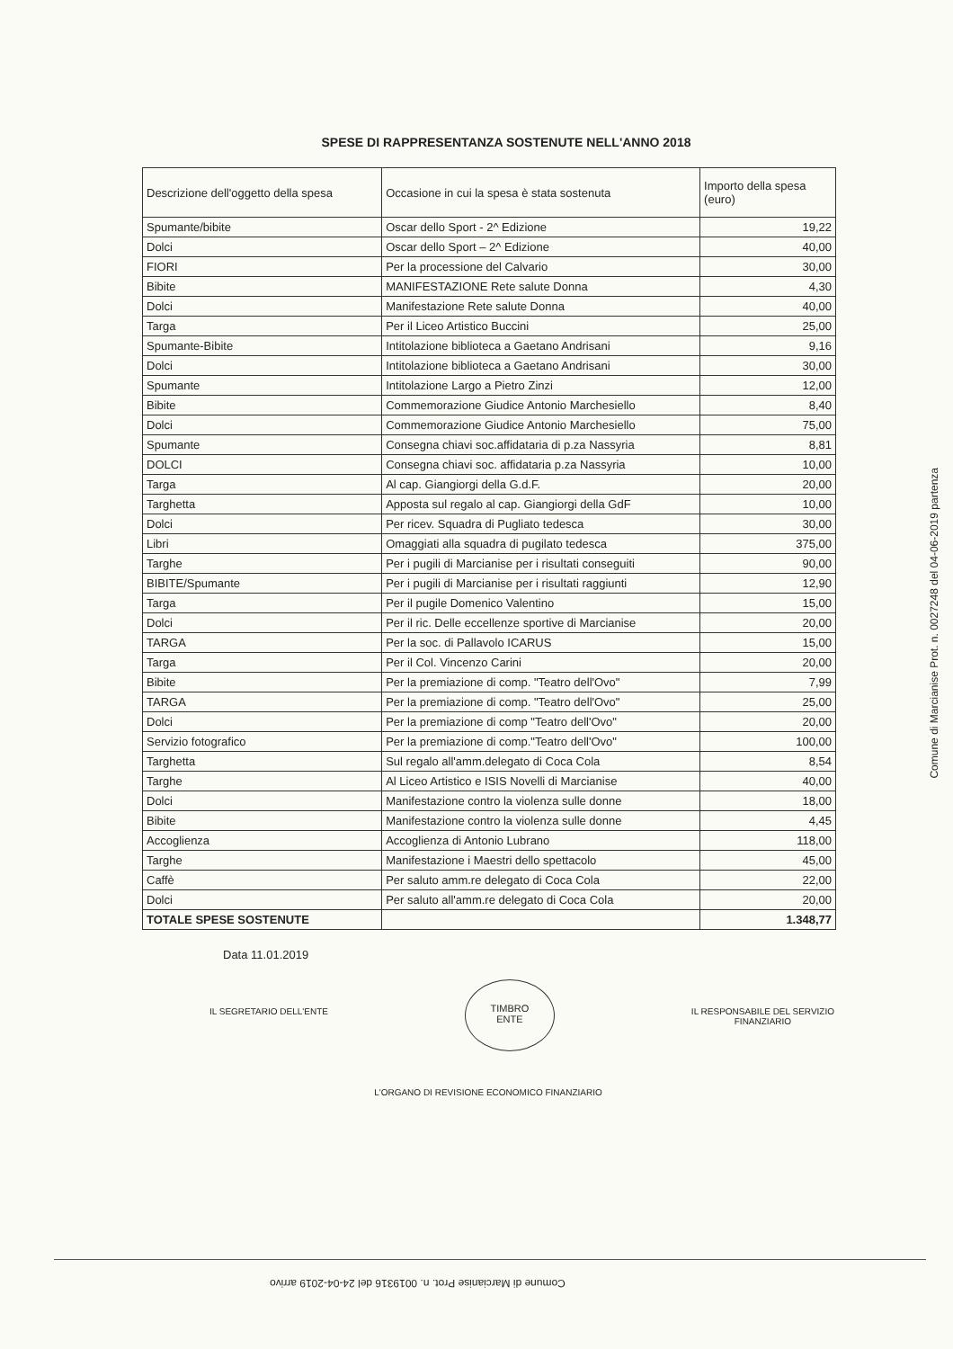SPESE DI RAPPRESENTANZA SOSTENUTE NELL'ANNO 2018
| Descrizione dell'oggetto della spesa | Occasione in cui la spesa è stata sostenuta | Importo della spesa (euro) |
| --- | --- | --- |
| Spumante/bibite | Oscar dello Sport - 2^ Edizione | 19,22 |
| Dolci | Oscar dello Sport – 2^ Edizione | 40,00 |
| FIORI | Per la processione del Calvario | 30,00 |
| Bibite | MANIFESTAZIONE Rete salute Donna | 4,30 |
| Dolci | Manifestazione Rete salute Donna | 40,00 |
| Targa | Per il Liceo Artistico Buccini | 25,00 |
| Spumante-Bibite | Intitolazione biblioteca a Gaetano Andrisani | 9,16 |
| Dolci | Intitolazione biblioteca a Gaetano Andrisani | 30,00 |
| Spumante | Intitolazione Largo a Pietro Zinzi | 12,00 |
| Bibite | Commemorazione Giudice Antonio Marchesiello | 8,40 |
| Dolci | Commemorazione Giudice Antonio Marchesiello | 75,00 |
| Spumante | Consegna chiavi soc.affidataria di p.za Nassyria | 8,81 |
| DOLCI | Consegna chiavi soc. affidataria p.za Nassyria | 10,00 |
| Targa | Al cap. Giangiorgi della G.d.F. | 20,00 |
| Targhetta | Apposta sul regalo al cap. Giangiorgi della GdF | 10,00 |
| Dolci | Per ricev. Squadra di Pugliato tedesca | 30,00 |
| Libri | Omaggiati alla squadra di pugilato tedesca | 375,00 |
| Targhe | Per i pugili di Marcianise per i risultati conseguiti | 90,00 |
| BIBITE/Spumante | Per i pugili di Marcianise per i risultati raggiunti | 12,90 |
| Targa | Per il pugile Domenico Valentino | 15,00 |
| Dolci | Per il ric. Delle eccellenze sportive di Marcianise | 20,00 |
| TARGA | Per la soc. di Pallavolo ICARUS | 15,00 |
| Targa | Per il Col. Vincenzo Carini | 20,00 |
| Bibite | Per la premiazione di comp. "Teatro dell'Ovo" | 7,99 |
| TARGA | Per la premiazione di comp. "Teatro dell'Ovo" | 25,00 |
| Dolci | Per la premiazione di comp "Teatro dell'Ovo" | 20,00 |
| Servizio fotografico | Per la premiazione di comp."Teatro dell'Ovo" | 100,00 |
| Targhetta | Sul regalo all'amm.delegato di Coca Cola | 8,54 |
| Targhe | Al Liceo Artistico e ISIS Novelli di Marcianise | 40,00 |
| Dolci | Manifestazione contro la violenza sulle donne | 18,00 |
| Bibite | Manifestazione contro la violenza sulle donne | 4,45 |
| Accoglienza | Accoglienza di Antonio Lubrano | 118,00 |
| Targhe | Manifestazione i Maestri dello spettacolo | 45,00 |
| Caffè | Per saluto amm.re delegato di Coca Cola | 22,00 |
| Dolci | Per saluto all'amm.re delegato di Coca Cola | 20,00 |
| TOTALE SPESE SOSTENUTE | | 1.348,77 |
Data 11.01.2019
IL SEGRETARIO DELL'ENTE TIMBRO
ENTE IL RESPONSABILE DEL SERVIZIO
FINANZIARIO
L'ORGANO DI REVISIONE ECONOMICO FINANZIARIO
Comune di Marcianise Prot. n. 0027248 del 04-06-2019 partenza
Comune di Marcianise Prot. n. 0019316 del 24-04-2019 arrivo